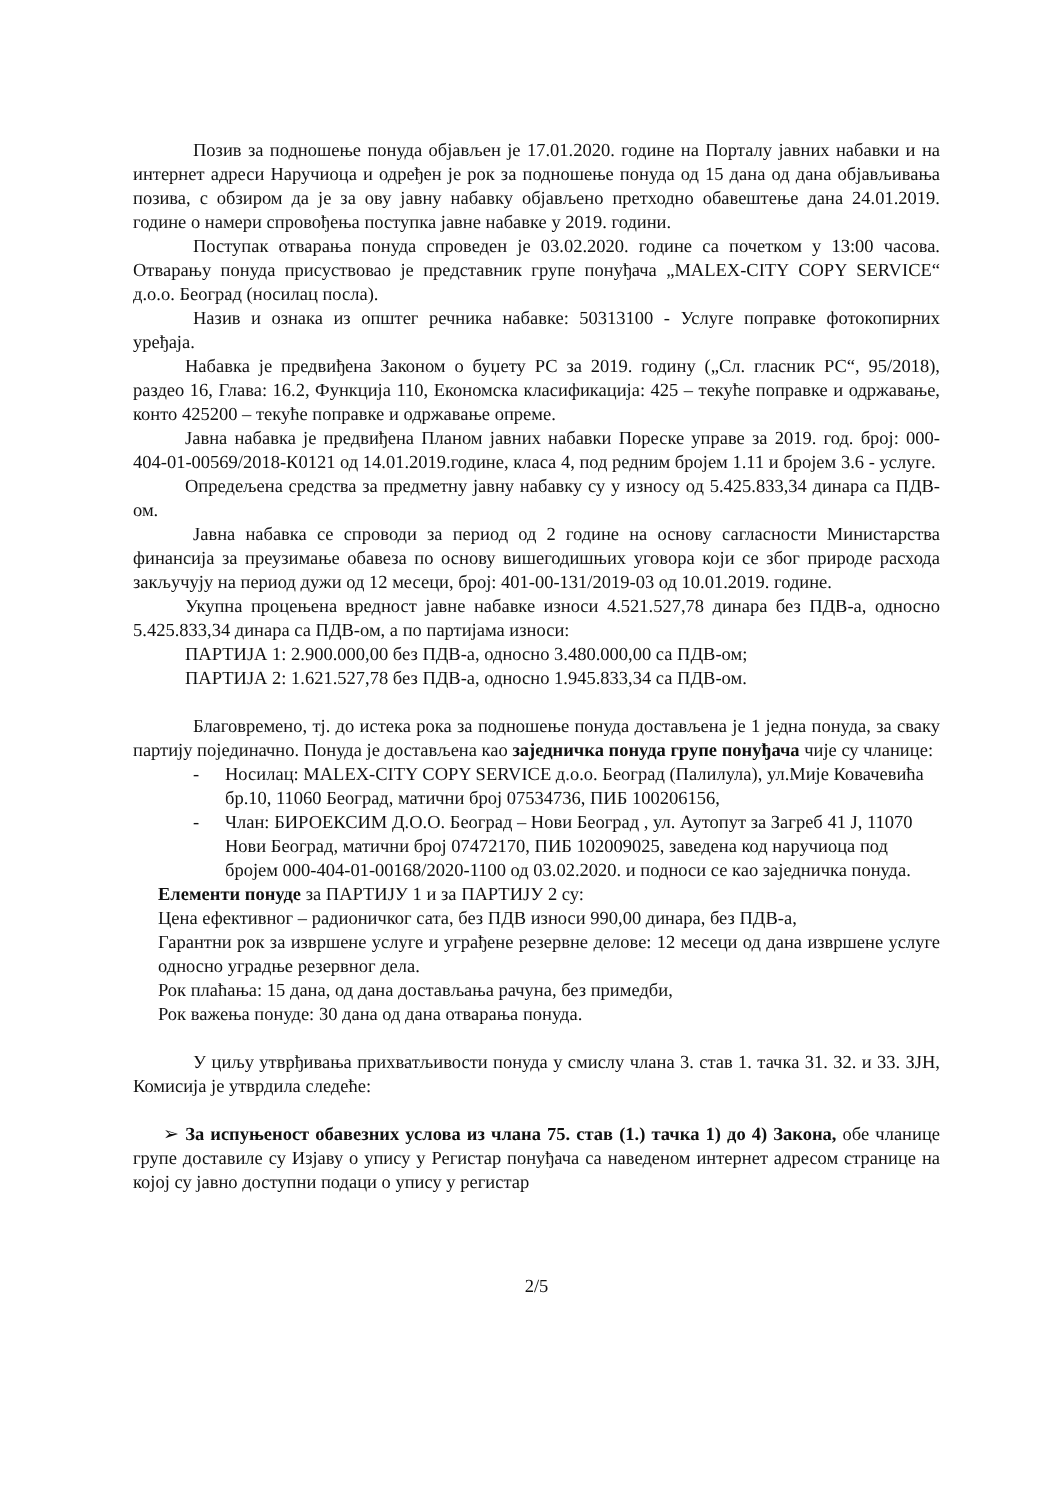Позив за подношење понуда објављен је 17.01.2020. године на Порталу јавних набавки и на интернет адреси Наручиоца и одређен је рок за подношење понуда од 15 дана од дана објављивања позива, с обзиром да је за ову јавну набавку објављено претходно обавештење дана 24.01.2019. године о намери спровођења поступка јавне набавке у 2019. години.
Поступак отварања понуда спроведен је 03.02.2020. године са почетком у 13:00 часова. Отварању понуда присуствовао је представник групе понуђача „MALEX-CITY COPY SERVICE“ д.о.о. Београд (носилац посла).
Назив и ознака из општег речника набавке: 50313100 - Услуге поправке фотокопирних уређаја.
Набавка је предвиђена Законом о буџету РС за 2019. годину („Сл. гласник РС“, 95/2018), раздео 16, Глава: 16.2, Функција 110, Економска класификација: 425 – текуће поправке и одржавање, конто 425200 – текуће поправке и одржавање опреме.
Јавна набавка је предвиђена Планом јавних набавки Пореске управе за 2019. год. број: 000-404-01-00569/2018-К0121 од 14.01.2019.године, класа 4, под редним бројем 1.11 и бројем 3.6 - услуге.
Опредељена средства за предметну јавну набавку су у износу од 5.425.833,34 динара са ПДВ-ом.
Јавна набавка се спроводи за период од 2 године на основу сагласности Министарства финансија за преузимање обавеза по основу вишегодишњих уговора који се због природе расхода закључују на период дужи од 12 месеци, број: 401-00-131/2019-03 од 10.01.2019. године.
Укупна процењена вредност јавне набавке износи 4.521.527,78 динара без ПДВ-а, односно 5.425.833,34 динара са ПДВ-ом, а по партијама износи:
ПАРТИЈА 1: 2.900.000,00 без ПДВ-а, односно 3.480.000,00 са ПДВ-ом;
ПАРТИЈА 2: 1.621.527,78 без ПДВ-а, односно 1.945.833,34 са ПДВ-ом.
Благовремено, тј. до истека рока за подношење понуда достављена је 1 једна понуда, за сваку партију појединачно. Понуда је достављена као заједничка понуда групе понуђача чије су чланице:
- Носилац: MALEX-CITY COPY SERVICE д.о.о. Београд (Палилула), ул.Мије Ковачевића бр.10, 11060 Београд, матични број 07534736, ПИБ 100206156,
- Члан: БИРОЕКСИМ Д.О.О. Београд – Нови Београд , ул. Аутопут за Загреб 41 Ј, 11070 Нови Београд, матични број 07472170, ПИБ 102009025, заведена код наручиоца под бројем 000-404-01-00168/2020-1100 од 03.02.2020. и подноси се као заједничка понуда.
Елементи понуде за ПАРТИЈУ 1 и за ПАРТИЈУ 2 су:
Цена ефективног – радионичког сата, без ПДВ износи 990,00 динара, без ПДВ-а,
Гарантни рок за извршене услуге и уграђене резервне делове: 12 месеци од дана извршене услуге односно уградње резервног дела.
Рок плаћања: 15 дана, од дана достављања рачуна, без примедби,
Рок важења понуде: 30 дана од дана отварања понуда.
У циљу утврђивања прихватљивости понуда у смислу члана 3. став 1. тачка 31. 32. и 33. ЗЈН, Комисија је утврдила следеће:
➢ За испуњеност обавезних услова из члана 75. став (1.) тачка 1) до 4) Закона, обе чланице групе доставиле су Изјаву о упису у Регистар понуђача са наведеном интернет адресом странице на којој су јавно доступни подаци о упису у регистар
2/5